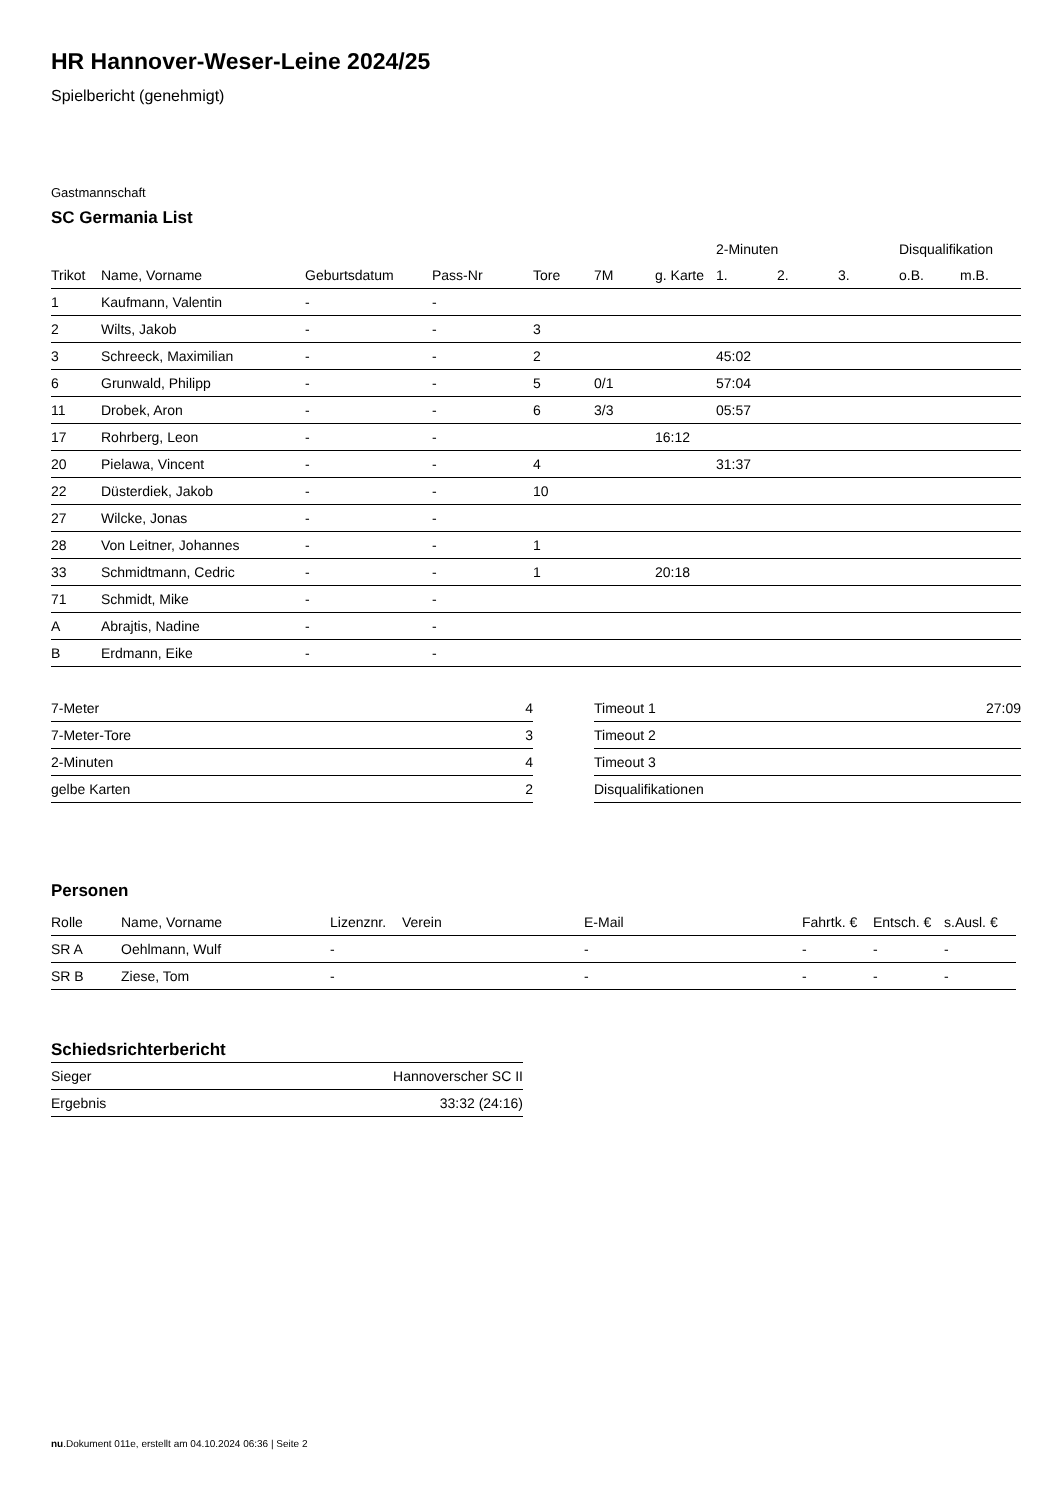HR Hannover-Weser-Leine 2024/25
Spielbericht (genehmigt)
Gastmannschaft
SC Germania List
| | | | | | | | 2-Minuten | | | Disqualifikation | |
| --- | --- | --- | --- | --- | --- | --- | --- | --- | --- | --- | --- |
| Trikot | Name, Vorname | Geburtsdatum | Pass-Nr | Tore | 7M | g. Karte | 1. | 2. | 3. | o.B. | m.B. |
| 1 | Kaufmann, Valentin | - | - | | | | | | | | |
| 2 | Wilts, Jakob | - | - | 3 | | | | | | | |
| 3 | Schreeck, Maximilian | - | - | 2 | | | 45:02 | | | | |
| 6 | Grunwald, Philipp | - | - | 5 | 0/1 | | 57:04 | | | | |
| 11 | Drobek, Aron | - | - | 6 | 3/3 | | 05:57 | | | | |
| 17 | Rohrberg, Leon | - | - | | | 16:12 | | | | | |
| 20 | Pielawa, Vincent | - | - | 4 | | | 31:37 | | | | |
| 22 | Düsterdiek, Jakob | - | - | 10 | | | | | | | |
| 27 | Wilcke, Jonas | - | - | | | | | | | | |
| 28 | Von Leitner, Johannes | - | - | 1 | | | | | | | |
| 33 | Schmidtmann, Cedric | - | - | 1 | | 20:18 | | | | | |
| 71 | Schmidt, Mike | - | - | | | | | | | | |
| A | Abrajtis, Nadine | - | - | | | | | | | | |
| B | Erdmann, Eike | - | - | | | | | | | | |
| 7-Meter | 4 |
| 7-Meter-Tore | 3 |
| 2-Minuten | 4 |
| gelbe Karten | 2 |
| Timeout 1 | 27:09 |
| Timeout 2 | |
| Timeout 3 | |
| Disqualifikationen | |
Personen
| Rolle | Name, Vorname | Lizenznr. | Verein | E-Mail | Fahrtk. € | Entsch. € | s.Ausl. € |
| --- | --- | --- | --- | --- | --- | --- | --- |
| SR A | Oehlmann, Wulf | - | | - | - | - | - |
| SR B | Ziese, Tom | - | | - | - | - | - |
Schiedsrichterbericht
| Sieger | Hannoverscher SC II |
| Ergebnis | 33:32 (24:16) |
nu.Dokument 011e, erstellt am 04.10.2024 06:36 | Seite 2